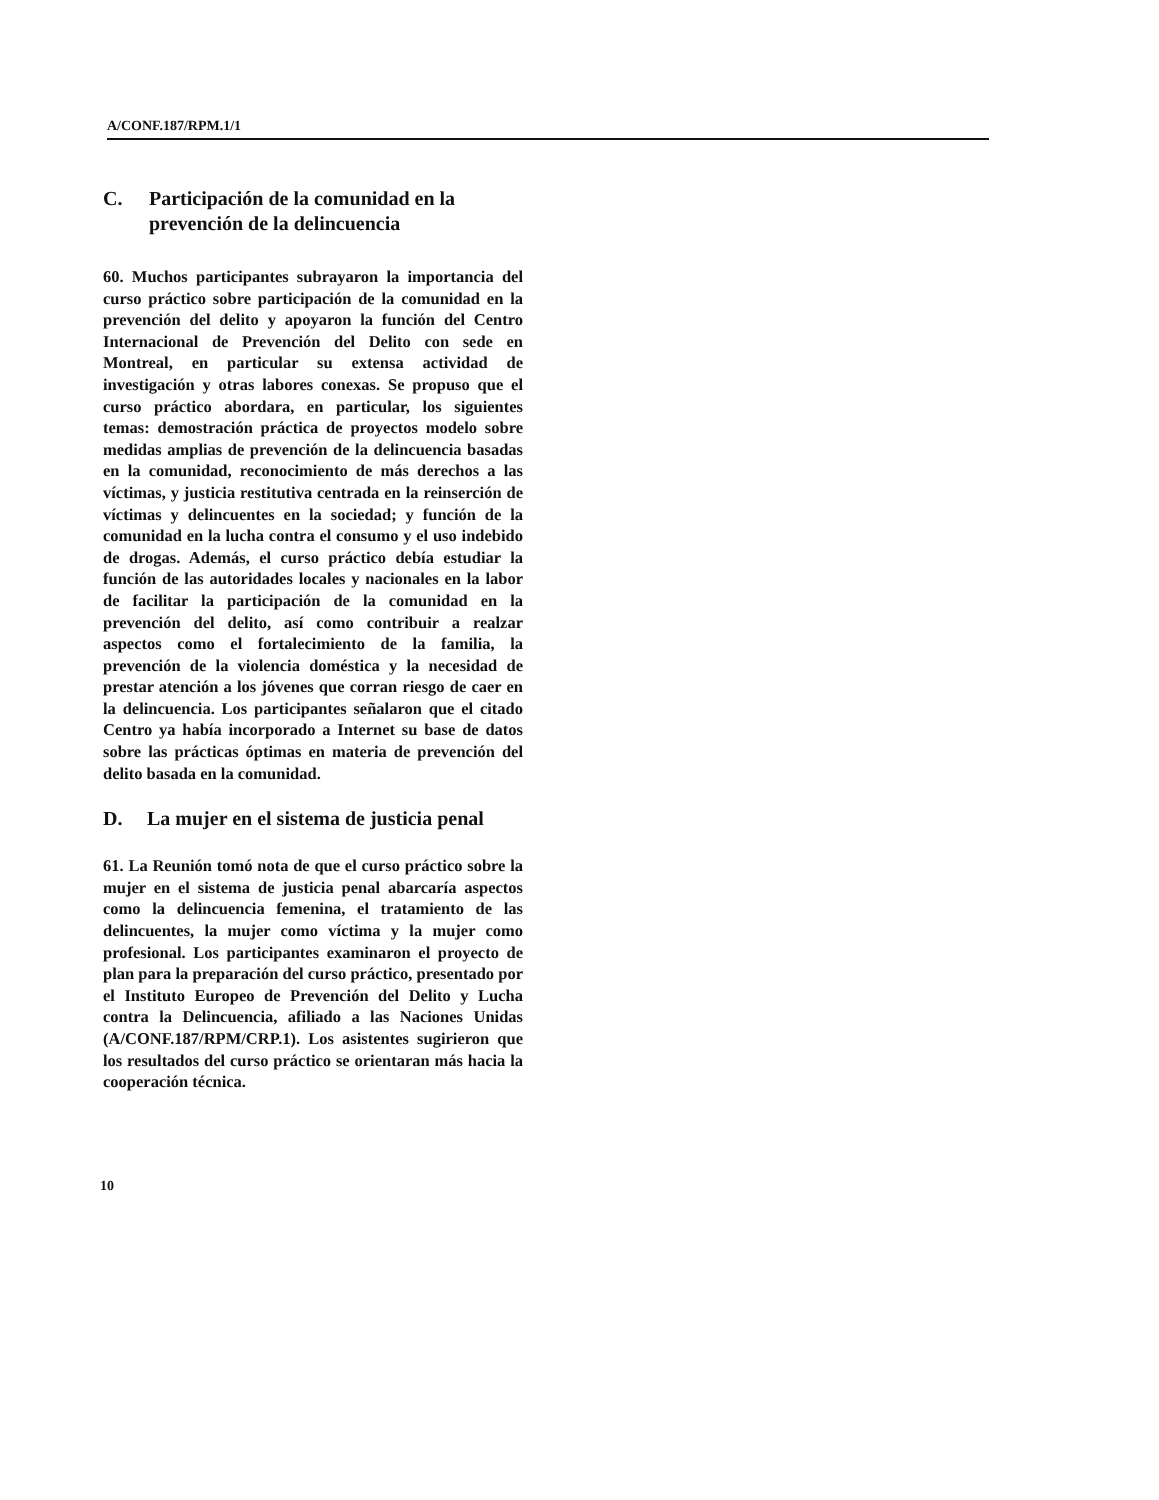A/CONF.187/RPM.1/1
C. Participación de la comunidad en la prevención de la delincuencia
60. Muchos participantes subrayaron la importancia del curso práctico sobre participación de la comunidad en la prevención del delito y apoyaron la función del Centro Internacional de Prevención del Delito con sede en Montreal, en particular su extensa actividad de investigación y otras labores conexas. Se propuso que el curso práctico abordara, en particular, los siguientes temas: demostración práctica de proyectos modelo sobre medidas amplias de prevención de la delincuencia basadas en la comunidad, reconocimiento de más derechos a las víctimas, y justicia restitutiva centrada en la reinserción de víctimas y delincuentes en la sociedad; y función de la comunidad en la lucha contra el consumo y el uso indebido de drogas. Además, el curso práctico debía estudiar la función de las autoridades locales y nacionales en la labor de facilitar la participación de la comunidad en la prevención del delito, así como contribuir a realzar aspectos como el fortalecimiento de la familia, la prevención de la violencia doméstica y la necesidad de prestar atención a los jóvenes que corran riesgo de caer en la delincuencia. Los participantes señalaron que el citado Centro ya había incorporado a Internet su base de datos sobre las prácticas óptimas en materia de prevención del delito basada en la comunidad.
D. La mujer en el sistema de justicia penal
61. La Reunión tomó nota de que el curso práctico sobre la mujer en el sistema de justicia penal abarcaría aspectos como la delincuencia femenina, el tratamiento de las delincuentes, la mujer como víctima y la mujer como profesional. Los participantes examinaron el proyecto de plan para la preparación del curso práctico, presentado por el Instituto Europeo de Prevención del Delito y Lucha contra la Delincuencia, afiliado a las Naciones Unidas (A/CONF.187/RPM/CRP.1). Los asistentes sugirieron que los resultados del curso práctico se orientaran más hacia la cooperación técnica.
10